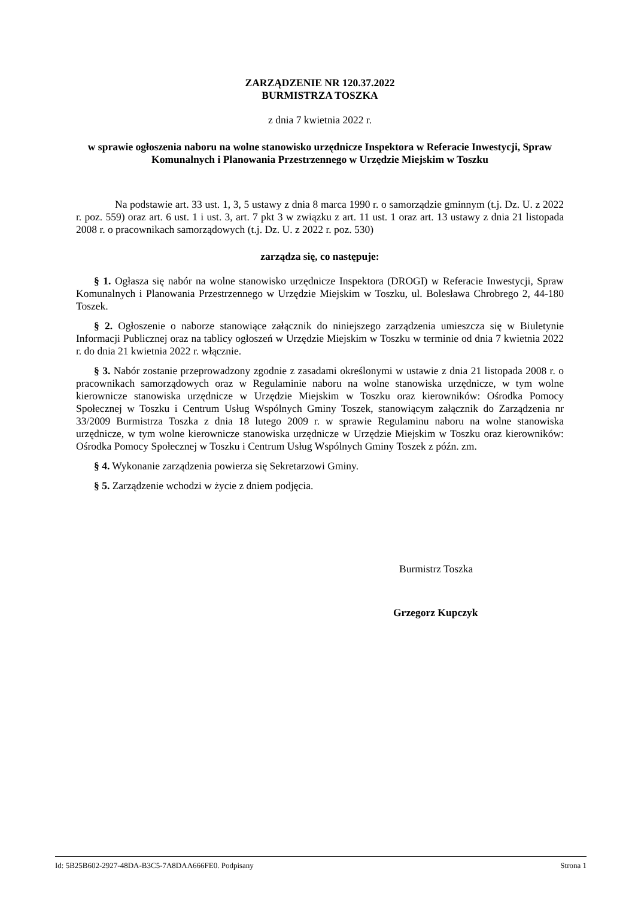ZARZĄDZENIE NR 120.37.2022
BURMISTRZA TOSZKA
z dnia 7 kwietnia 2022 r.
w sprawie ogłoszenia naboru na wolne stanowisko urzędnicze Inspektora w Referacie Inwestycji, Spraw Komunalnych i Planowania Przestrzennego w Urzędzie Miejskim w Toszku
Na podstawie art. 33 ust. 1, 3, 5 ustawy z dnia 8 marca 1990 r. o samorządzie gminnym (t.j. Dz. U. z 2022 r. poz. 559) oraz art. 6 ust. 1 i ust. 3, art. 7 pkt 3 w związku z art. 11 ust. 1 oraz art. 13 ustawy z dnia 21 listopada 2008 r. o pracownikach samorządowych (t.j. Dz. U. z 2022 r. poz. 530)
zarządza się, co następuje:
§ 1. Ogłasza się nabór na wolne stanowisko urzędnicze Inspektora (DROGI) w Referacie Inwestycji, Spraw Komunalnych i Planowania Przestrzennego w Urzędzie Miejskim w Toszku, ul. Bolesława Chrobrego 2, 44-180 Toszek.
§ 2. Ogłoszenie o naborze stanowiące załącznik do niniejszego zarządzenia umieszcza się w Biuletynie Informacji Publicznej oraz na tablicy ogłoszeń w Urzędzie Miejskim w Toszku w terminie od dnia 7 kwietnia 2022 r. do dnia 21 kwietnia 2022 r. włącznie.
§ 3. Nabór zostanie przeprowadzony zgodnie z zasadami określonymi w ustawie z dnia 21 listopada 2008 r. o pracownikach samorządowych oraz w Regulaminie naboru na wolne stanowiska urzędnicze, w tym wolne kierownicze stanowiska urzędnicze w Urzędzie Miejskim w Toszku oraz kierowników: Ośrodka Pomocy Społecznej w Toszku i Centrum Usług Wspólnych Gminy Toszek, stanowiącym załącznik do Zarządzenia nr 33/2009 Burmistrza Toszka z dnia 18 lutego 2009 r. w sprawie Regulaminu naboru na wolne stanowiska urzędnicze, w tym wolne kierownicze stanowiska urzędnicze w Urzędzie Miejskim w Toszku oraz kierowników: Ośrodka Pomocy Społecznej w Toszku i Centrum Usług Wspólnych Gminy Toszek z późn. zm.
§ 4. Wykonanie zarządzenia powierza się Sekretarzowi Gminy.
§ 5. Zarządzenie wchodzi w życie z dniem podjęcia.
Burmistrz Toszka
Grzegorz Kupczyk
Id: 5B25B602-2927-48DA-B3C5-7A8DAA666FE0. Podpisany Strona 1